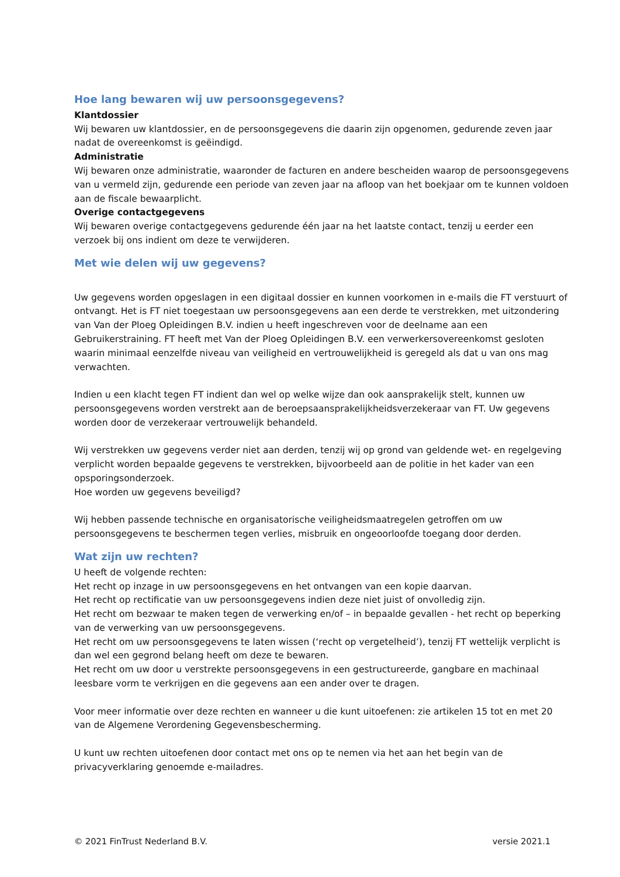Hoe lang bewaren wij uw persoonsgegevens?
Klantdossier
Wij bewaren uw klantdossier, en de persoonsgegevens die daarin zijn opgenomen, gedurende zeven jaar nadat de overeenkomst is geëindigd.
Administratie
Wij bewaren onze administratie, waaronder de facturen en andere bescheiden waarop de persoonsgegevens van u vermeld zijn, gedurende een periode van zeven jaar na afloop van het boekjaar om te kunnen voldoen aan de fiscale bewaarplicht.
Overige contactgegevens
Wij bewaren overige contactgegevens gedurende één jaar na het laatste contact, tenzij u eerder een verzoek bij ons indient om deze te verwijderen.
Met wie delen wij uw gegevens?
Uw gegevens worden opgeslagen in een digitaal dossier en kunnen voorkomen in e-mails die FT verstuurt of ontvangt. Het is FT niet toegestaan uw persoonsgegevens aan een derde te verstrekken, met uitzondering van Van der Ploeg Opleidingen B.V. indien u heeft ingeschreven voor de deelname aan een Gebruikerstraining. FT heeft met Van der Ploeg Opleidingen B.V. een verwerkersovereenkomst gesloten waarin minimaal eenzelfde niveau van veiligheid en vertrouwelijkheid is geregeld als dat u van ons mag verwachten.
Indien u een klacht tegen FT indient dan wel op welke wijze dan ook aansprakelijk stelt, kunnen uw persoonsgegevens worden verstrekt aan de beroepsaansprakelijkheidsverzekeraar van FT. Uw gegevens worden door de verzekeraar vertrouwelijk behandeld.
Wij verstrekken uw gegevens verder niet aan derden, tenzij wij op grond van geldende wet- en regelgeving verplicht worden bepaalde gegevens te verstrekken, bijvoorbeeld aan de politie in het kader van een opsporingsonderzoek.
Hoe worden uw gegevens beveiligd?
Wij hebben passende technische en organisatorische veiligheidsmaatregelen getroffen om uw persoonsgegevens te beschermen tegen verlies, misbruik en ongeoorloofde toegang door derden.
Wat zijn uw rechten?
U heeft de volgende rechten:
Het recht op inzage in uw persoonsgegevens en het ontvangen van een kopie daarvan.
Het recht op rectificatie van uw persoonsgegevens indien deze niet juist of onvolledig zijn.
Het recht om bezwaar te maken tegen de verwerking en/of – in bepaalde gevallen - het recht op beperking van de verwerking van uw persoonsgegevens.
Het recht om uw persoonsgegevens te laten wissen (‘recht op vergetelheid’), tenzij FT wettelijk verplicht is dan wel een gegrond belang heeft om deze te bewaren.
Het recht om uw door u verstrekte persoonsgegevens in een gestructureerde, gangbare en machinaal leesbare vorm te verkrijgen en die gegevens aan een ander over te dragen.
Voor meer informatie over deze rechten en wanneer u die kunt uitoefenen: zie artikelen 15 tot en met 20 van de Algemene Verordening Gegevensbescherming.
U kunt uw rechten uitoefenen door contact met ons op te nemen via het aan het begin van de privacyverklaring genoemde e-mailadres.
© 2021 FinTrust Nederland B.V. versie 2021.1